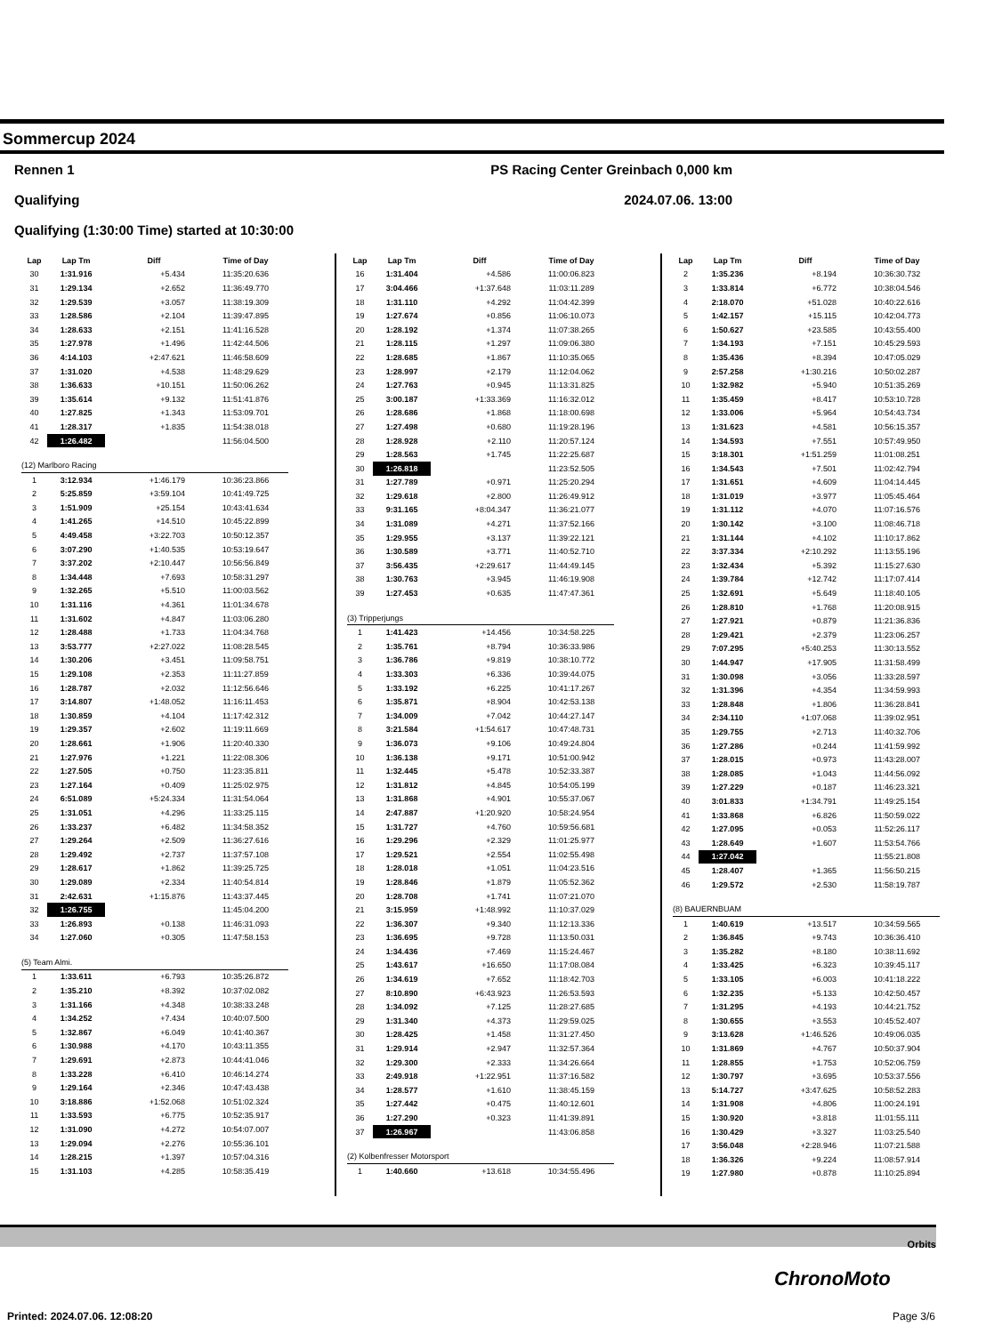Sommercup 2024
Rennen 1 PS Racing Center Greinbach 0,000 km
Qualifying 2024.07.06. 13:00
Qualifying (1:30:00 Time) started at 10:30:00
| Lap | Lap Tm | Diff | Time of Day |
| --- | --- | --- | --- |
| 30 | 1:31.916 | +5.434 | 11:35:20.636 |
| 31 | 1:29.134 | +2.652 | 11:36:49.770 |
| 32 | 1:29.539 | +3.057 | 11:38:19.309 |
| 33 | 1:28.586 | +2.104 | 11:39:47.895 |
| 34 | 1:28.633 | +2.151 | 11:41:16.528 |
| 35 | 1:27.978 | +1.496 | 11:42:44.506 |
| 36 | 4:14.103 | +2:47.621 | 11:46:58.609 |
| 37 | 1:31.020 | +4.538 | 11:48:29.629 |
| 38 | 1:36.633 | +10.151 | 11:50:06.262 |
| 39 | 1:35.614 | +9.132 | 11:51:41.876 |
| 40 | 1:27.825 | +1.343 | 11:53:09.701 |
| 41 | 1:28.317 | +1.835 | 11:54:38.018 |
| 42 | 1:26.482 | | 11:56:04.500 |
| (12) Marlboro Racing | | | |
| 1 | 3:12.934 | +1:46.179 | 10:36:23.866 |
| 2 | 5:25.859 | +3:59.104 | 10:41:49.725 |
| 3 | 1:51.909 | +25.154 | 10:43:41.634 |
| 4 | 1:41.265 | +14.510 | 10:45:22.899 |
| 5 | 4:49.458 | +3:22.703 | 10:50:12.357 |
| 6 | 3:07.290 | +1:40.535 | 10:53:19.647 |
| 7 | 3:37.202 | +2:10.447 | 10:56:56.849 |
| 8 | 1:34.448 | +7.693 | 10:58:31.297 |
| 9 | 1:32.265 | +5.510 | 11:00:03.562 |
| 10 | 1:31.116 | +4.361 | 11:01:34.678 |
| 11 | 1:31.602 | +4.847 | 11:03:06.280 |
| 12 | 1:28.488 | +1.733 | 11:04:34.768 |
| 13 | 3:53.777 | +2:27.022 | 11:08:28.545 |
| 14 | 1:30.206 | +3.451 | 11:09:58.751 |
| 15 | 1:29.108 | +2.353 | 11:11:27.859 |
| 16 | 1:28.787 | +2.032 | 11:12:56.646 |
| 17 | 3:14.807 | +1:48.052 | 11:16:11.453 |
| 18 | 1:30.859 | +4.104 | 11:17:42.312 |
| 19 | 1:29.357 | +2.602 | 11:19:11.669 |
| 20 | 1:28.661 | +1.906 | 11:20:40.330 |
| 21 | 1:27.976 | +1.221 | 11:22:08.306 |
| 22 | 1:27.505 | +0.750 | 11:23:35.811 |
| 23 | 1:27.164 | +0.409 | 11:25:02.975 |
| 24 | 6:51.089 | +5:24.334 | 11:31:54.064 |
| 25 | 1:31.051 | +4.296 | 11:33:25.115 |
| 26 | 1:33.237 | +6.482 | 11:34:58.352 |
| 27 | 1:29.264 | +2.509 | 11:36:27.616 |
| 28 | 1:29.492 | +2.737 | 11:37:57.108 |
| 29 | 1:28.617 | +1.862 | 11:39:25.725 |
| 30 | 1:29.089 | +2.334 | 11:40:54.814 |
| 31 | 2:42.631 | +1:15.876 | 11:43:37.445 |
| 32 | 1:26.755 | | 11:45:04.200 |
| 33 | 1:26.893 | +0.138 | 11:46:31.093 |
| 34 | 1:27.060 | +0.305 | 11:47:58.153 |
| (5) Team Almi. | | | |
| 1 | 1:33.611 | +6.793 | 10:35:26.872 |
| 2 | 1:35.210 | +8.392 | 10:37:02.082 |
| 3 | 1:31.166 | +4.348 | 10:38:33.248 |
| 4 | 1:34.252 | +7.434 | 10:40:07.500 |
| 5 | 1:32.867 | +6.049 | 10:41:40.367 |
| 6 | 1:30.988 | +4.170 | 10:43:11.355 |
| 7 | 1:29.691 | +2.873 | 10:44:41.046 |
| 8 | 1:33.228 | +6.410 | 10:46:14.274 |
| 9 | 1:29.164 | +2.346 | 10:47:43.438 |
| 10 | 3:18.886 | +1:52.068 | 10:51:02.324 |
| 11 | 1:33.593 | +6.775 | 10:52:35.917 |
| 12 | 1:31.090 | +4.272 | 10:54:07.007 |
| 13 | 1:29.094 | +2.276 | 10:55:36.101 |
| 14 | 1:28.215 | +1.397 | 10:57:04.316 |
| 15 | 1:31.103 | +4.285 | 10:58:35.419 |
| Lap | Lap Tm | Diff | Time of Day |
| --- | --- | --- | --- |
| 16 | 1:31.404 | +4.586 | 11:00:06.823 |
| 17 | 3:04.466 | +1:37.648 | 11:03:11.289 |
| 18 | 1:31.110 | +4.292 | 11:04:42.399 |
| 19 | 1:27.674 | +0.856 | 11:06:10.073 |
| 20 | 1:28.192 | +1.374 | 11:07:38.265 |
| 21 | 1:28.115 | +1.297 | 11:09:06.380 |
| 22 | 1:28.685 | +1.867 | 11:10:35.065 |
| 23 | 1:28.997 | +2.179 | 11:12:04.062 |
| 24 | 1:27.763 | +0.945 | 11:13:31.825 |
| 25 | 3:00.187 | +1:33.369 | 11:16:32.012 |
| 26 | 1:28.686 | +1.868 | 11:18:00.698 |
| 27 | 1:27.498 | +0.680 | 11:19:28.196 |
| 28 | 1:28.928 | +2.110 | 11:20:57.124 |
| 29 | 1:28.563 | +1.745 | 11:22:25.687 |
| 30 | 1:26.818 | | 11:23:52.505 |
| 31 | 1:27.789 | +0.971 | 11:25:20.294 |
| 32 | 1:29.618 | +2.800 | 11:26:49.912 |
| 33 | 9:31.165 | +8:04.347 | 11:36:21.077 |
| 34 | 1:31.089 | +4.271 | 11:37:52.166 |
| 35 | 1:29.955 | +3.137 | 11:39:22.121 |
| 36 | 1:30.589 | +3.771 | 11:40:52.710 |
| 37 | 3:56.435 | +2:29.617 | 11:44:49.145 |
| 38 | 1:30.763 | +3.945 | 11:46:19.908 |
| 39 | 1:27.453 | +0.635 | 11:47:47.361 |
| (3) Tripperjungs | | | |
| 1 | 1:41.423 | +14.456 | 10:34:58.225 |
| 2 | 1:35.761 | +8.794 | 10:36:33.986 |
| 3 | 1:36.786 | +9.819 | 10:38:10.772 |
| 4 | 1:33.303 | +6.336 | 10:39:44.075 |
| 5 | 1:33.192 | +6.225 | 10:41:17.267 |
| 6 | 1:35.871 | +8.904 | 10:42:53.138 |
| 7 | 1:34.009 | +7.042 | 10:44:27.147 |
| 8 | 3:21.584 | +1:54.617 | 10:47:48.731 |
| 9 | 1:36.073 | +9.106 | 10:49:24.804 |
| 10 | 1:36.138 | +9.171 | 10:51:00.942 |
| 11 | 1:32.445 | +5.478 | 10:52:33.387 |
| 12 | 1:31.812 | +4.845 | 10:54:05.199 |
| 13 | 1:31.868 | +4.901 | 10:55:37.067 |
| 14 | 2:47.887 | +1:20.920 | 10:58:24.954 |
| 15 | 1:31.727 | +4.760 | 10:59:56.681 |
| 16 | 1:29.296 | +2.329 | 11:01:25.977 |
| 17 | 1:29.521 | +2.554 | 11:02:55.498 |
| 18 | 1:28.018 | +1.051 | 11:04:23.516 |
| 19 | 1:28.846 | +1.879 | 11:05:52.362 |
| 20 | 1:28.708 | +1.741 | 11:07:21.070 |
| 21 | 3:15.959 | +1:48.992 | 11:10:37.029 |
| 22 | 1:36.307 | +9.340 | 11:12:13.336 |
| 23 | 1:36.695 | +9.728 | 11:13:50.031 |
| 24 | 1:34.436 | +7.469 | 11:15:24.467 |
| 25 | 1:43.617 | +16.650 | 11:17:08.084 |
| 26 | 1:34.619 | +7.652 | 11:18:42.703 |
| 27 | 8:10.890 | +6:43.923 | 11:26:53.593 |
| 28 | 1:34.092 | +7.125 | 11:28:27.685 |
| 29 | 1:31.340 | +4.373 | 11:29:59.025 |
| 30 | 1:28.425 | +1.458 | 11:31:27.450 |
| 31 | 1:29.914 | +2.947 | 11:32:57.364 |
| 32 | 1:29.300 | +2.333 | 11:34:26.664 |
| 33 | 2:49.918 | +1:22.951 | 11:37:16.582 |
| 34 | 1:28.577 | +1.610 | 11:38:45.159 |
| 35 | 1:27.442 | +0.475 | 11:40:12.601 |
| 36 | 1:27.290 | +0.323 | 11:41:39.891 |
| 37 | 1:26.967 | | 11:43:06.858 |
| (2) Kolbenfresser Motorsport | | | |
| 1 | 1:40.660 | +13.618 | 10:34:55.496 |
| Lap | Lap Tm | Diff | Time of Day |
| --- | --- | --- | --- |
| 2 | 1:35.236 | +8.194 | 10:36:30.732 |
| 3 | 1:33.814 | +6.772 | 10:38:04.546 |
| 4 | 2:18.070 | +51.028 | 10:40:22.616 |
| 5 | 1:42.157 | +15.115 | 10:42:04.773 |
| 6 | 1:50.627 | +23.585 | 10:43:55.400 |
| 7 | 1:34.193 | +7.151 | 10:45:29.593 |
| 8 | 1:35.436 | +8.394 | 10:47:05.029 |
| 9 | 2:57.258 | +1:30.216 | 10:50:02.287 |
| 10 | 1:32.982 | +5.940 | 10:51:35.269 |
| 11 | 1:35.459 | +8.417 | 10:53:10.728 |
| 12 | 1:33.006 | +5.964 | 10:54:43.734 |
| 13 | 1:31.623 | +4.581 | 10:56:15.357 |
| 14 | 1:34.593 | +7.551 | 10:57:49.950 |
| 15 | 3:18.301 | +1:51.259 | 11:01:08.251 |
| 16 | 1:34.543 | +7.501 | 11:02:42.794 |
| 17 | 1:31.651 | +4.609 | 11:04:14.445 |
| 18 | 1:31.019 | +3.977 | 11:05:45.464 |
| 19 | 1:31.112 | +4.070 | 11:07:16.576 |
| 20 | 1:30.142 | +3.100 | 11:08:46.718 |
| 21 | 1:31.144 | +4.102 | 11:10:17.862 |
| 22 | 3:37.334 | +2:10.292 | 11:13:55.196 |
| 23 | 1:32.434 | +5.392 | 11:15:27.630 |
| 24 | 1:39.784 | +12.742 | 11:17:07.414 |
| 25 | 1:32.691 | +5.649 | 11:18:40.105 |
| 26 | 1:28.810 | +1.768 | 11:20:08.915 |
| 27 | 1:27.921 | +0.879 | 11:21:36.836 |
| 28 | 1:29.421 | +2.379 | 11:23:06.257 |
| 29 | 7:07.295 | +5:40.253 | 11:30:13.552 |
| 30 | 1:44.947 | +17.905 | 11:31:58.499 |
| 31 | 1:30.098 | +3.056 | 11:33:28.597 |
| 32 | 1:31.396 | +4.354 | 11:34:59.993 |
| 33 | 1:28.848 | +1.806 | 11:36:28.841 |
| 34 | 2:34.110 | +1:07.068 | 11:39:02.951 |
| 35 | 1:29.755 | +2.713 | 11:40:32.706 |
| 36 | 1:27.286 | +0.244 | 11:41:59.992 |
| 37 | 1:28.015 | +0.973 | 11:43:28.007 |
| 38 | 1:28.085 | +1.043 | 11:44:56.092 |
| 39 | 1:27.229 | +0.187 | 11:46:23.321 |
| 40 | 3:01.833 | +1:34.791 | 11:49:25.154 |
| 41 | 1:33.868 | +6.826 | 11:50:59.022 |
| 42 | 1:27.095 | +0.053 | 11:52:26.117 |
| 43 | 1:28.649 | +1.607 | 11:53:54.766 |
| 44 | 1:27.042 | | 11:55:21.808 |
| 45 | 1:28.407 | +1.365 | 11:56:50.215 |
| 46 | 1:29.572 | +2.530 | 11:58:19.787 |
| (8) BAUERNBUAM | | | |
| 1 | 1:40.619 | +13.517 | 10:34:59.565 |
| 2 | 1:36.845 | +9.743 | 10:36:36.410 |
| 3 | 1:35.282 | +8.180 | 10:38:11.692 |
| 4 | 1:33.425 | +6.323 | 10:39:45.117 |
| 5 | 1:33.105 | +6.003 | 10:41:18.222 |
| 6 | 1:32.235 | +5.133 | 10:42:50.457 |
| 7 | 1:31.295 | +4.193 | 10:44:21.752 |
| 8 | 1:30.655 | +3.553 | 10:45:52.407 |
| 9 | 3:13.628 | +1:46.526 | 10:49:06.035 |
| 10 | 1:31.869 | +4.767 | 10:50:37.904 |
| 11 | 1:28.855 | +1.753 | 10:52:06.759 |
| 12 | 1:30.797 | +3.695 | 10:53:37.556 |
| 13 | 5:14.727 | +3:47.625 | 10:58:52.283 |
| 14 | 1:31.908 | +4.806 | 11:00:24.191 |
| 15 | 1:30.920 | +3.818 | 11:01:55.111 |
| 16 | 1:30.429 | +3.327 | 11:03:25.540 |
| 17 | 3:56.048 | +2:28.946 | 11:07:21.588 |
| 18 | 1:36.326 | +9.224 | 11:08:57.914 |
| 19 | 1:27.980 | +0.878 | 11:10:25.894 |
Orbits
ChronoMoto
Printed: 2024.07.06. 12:08:20 Page 3/6